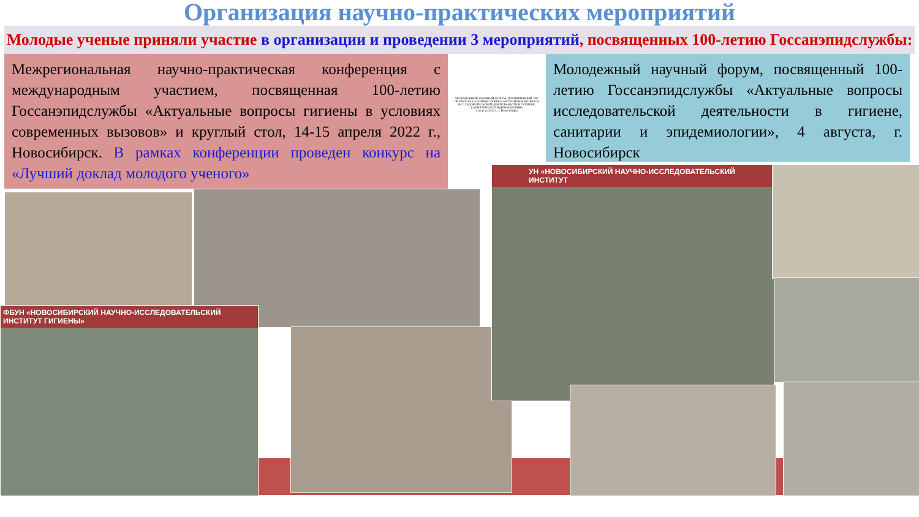Организация научно-практических мероприятий
Молодые ученые приняли участие в организации и проведении 3 мероприятий, посвященных 100-летию Госсанэпидслужбы:
Межрегиональная научно-практическая конференция с международным участием, посвященная 100-летию Госсанэпидслужбы «Актуальные вопросы гигиены в условиях современных вызовов» и круглый стол, 14-15 апреля 2022 г., Новосибирск. В рамках конференции проведен конкурс на «Лучший доклад молодого ученого»
МОЛОДЕЖНЫЙ НАУЧНЫЙ ФОРУМ, ПОСВЯЩЕННЫЙ 100-ЛЕТИЮ ГОССАНЭПИДСЛУЖБЫ «АКТУАЛЬНЫЕ ВОПРОСЫ ИССЛЕДОВАТЕЛЬСКОЙ ДЕЯТЕЛЬНОСТИ В ГИГИЕНЕ, САНИТАРИИ И ЭПИДЕМИОЛОГИИ»
4 августа 2022 г., г. Новосибирск
Молодежный научный форум, посвященный 100-летию Госсанэпидслужбы «Актуальные вопросы исследовательской деятельности в гигиене, санитарии и эпидемиологии», 4 августа, г. Новосибирск
ФБУН «НОВОСИБИРСКИЙ НАУЧНО-ИССЛЕДОВАТЕЛЬСКИЙ ИНСТИТУТ ГИГИЕНЫ»
УН «НОВОСИБИРСКИЙ НАУЧНО-ИССЛЕДОВАТЕЛЬСКИЙ ИНСТИТУТ